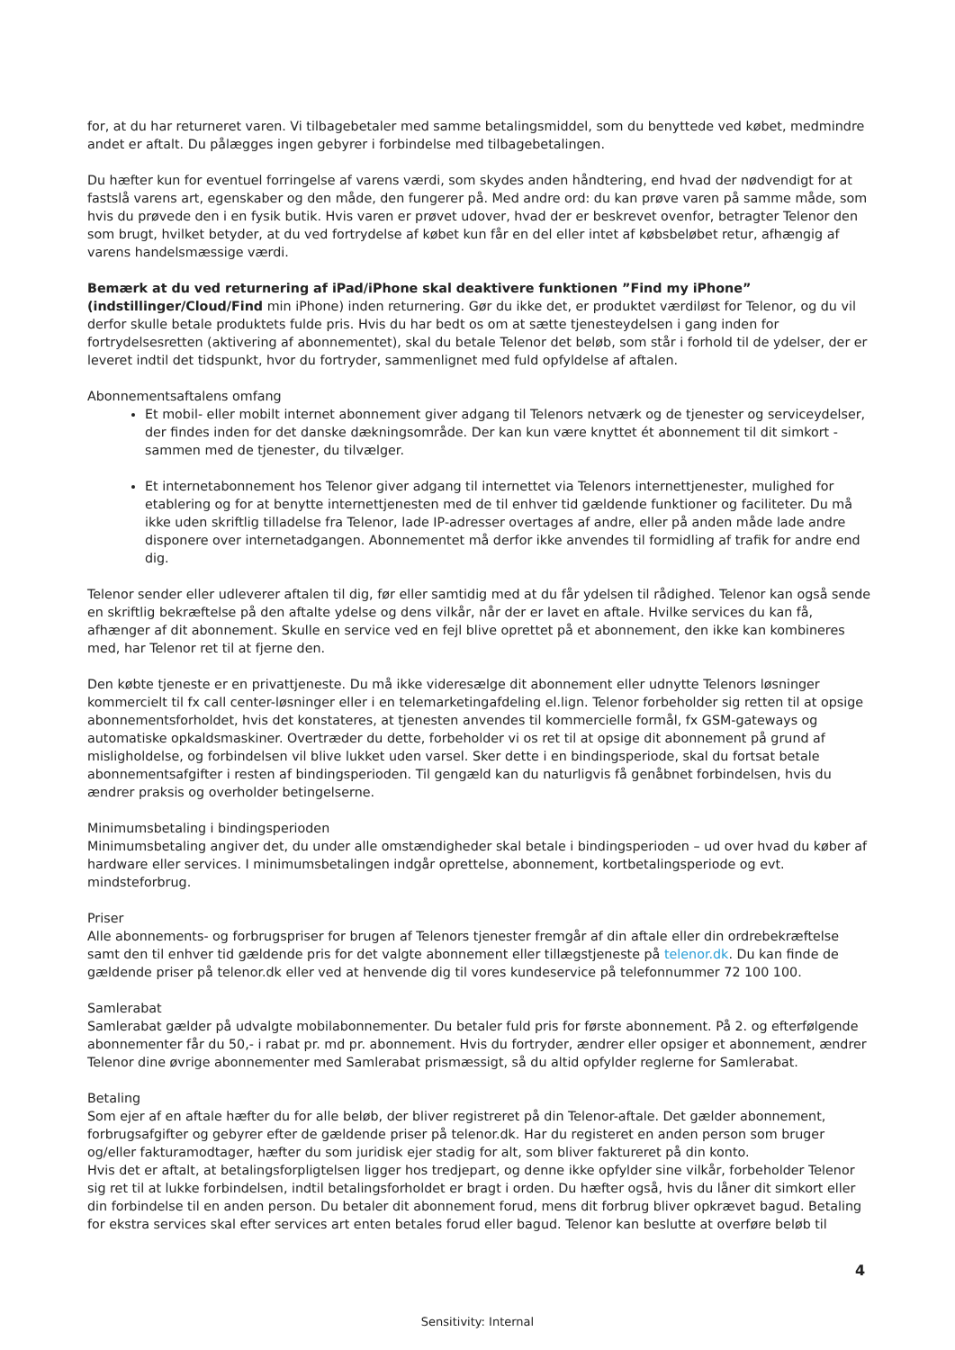for, at du har returneret varen. Vi tilbagebetaler med samme betalingsmiddel, som du benyttede ved købet, medmindre andet er aftalt. Du pålægges ingen gebyrer i forbindelse med tilbagebetalingen.
Du hæfter kun for eventuel forringelse af varens værdi, som skydes anden håndtering, end hvad der nødvendigt for at fastslå varens art, egenskaber og den måde, den fungerer på. Med andre ord: du kan prøve varen på samme måde, som hvis du prøvede den i en fysik butik. Hvis varen er prøvet udover, hvad der er beskrevet ovenfor, betragter Telenor den som brugt, hvilket betyder, at du ved fortrydelse af købet kun får en del eller intet af købsbeløbet retur, afhængig af varens handelsmæssige værdi.
Bemærk at du ved returnering af iPad/iPhone skal deaktivere funktionen ”Find my iPhone” (indstillinger/Cloud/Find min iPhone) inden returnering. Gør du ikke det, er produktet værdiløst for Telenor, og du vil derfor skulle betale produktets fulde pris. Hvis du har bedt os om at sætte tjenesteydelsen i gang inden for fortrydelsesretten (aktivering af abonnementet), skal du betale Telenor det beløb, som står i forhold til de ydelser, der er leveret indtil det tidspunkt, hvor du fortryder, sammenlignet med fuld opfyldelse af aftalen.
Abonnementsaftalens omfang
Et mobil- eller mobilt internet abonnement giver adgang til Telenors netværk og de tjenester og serviceydelser, der findes inden for det danske dækningsområde. Der kan kun være knyttet ét abonnement til dit simkort - sammen med de tjenester, du tilvælger.
Et internetabonnement hos Telenor giver adgang til internettet via Telenors internettjenester, mulighed for etablering og for at benytte internettjenesten med de til enhver tid gældende funktioner og faciliteter. Du må ikke uden skriftlig tilladelse fra Telenor, lade IP-adresser overtages af andre, eller på anden måde lade andre disponere over internetadgangen. Abonnementet må derfor ikke anvendes til formidling af trafik for andre end dig.
Telenor sender eller udleverer aftalen til dig, før eller samtidig med at du får ydelsen til rådighed. Telenor kan også sende en skriftlig bekræftelse på den aftalte ydelse og dens vilkår, når der er lavet en aftale. Hvilke services du kan få, afhænger af dit abonnement. Skulle en service ved en fejl blive oprettet på et abonnement, den ikke kan kombineres med, har Telenor ret til at fjerne den.
Den købte tjeneste er en privattjeneste. Du må ikke videresælge dit abonnement eller udnytte Telenors løsninger kommercielt til fx call center-løsninger eller i en telemarketingafdeling el.lign. Telenor forbeholder sig retten til at opsige abonnementsforholdet, hvis det konstateres, at tjenesten anvendes til kommercielle formål, fx GSM-gateways og automatiske opkaldsmaskiner. Overtræder du dette, forbeholder vi os ret til at opsige dit abonnement på grund af misligholdelse, og forbindelsen vil blive lukket uden varsel. Sker dette i en bindingsperiode, skal du fortsat betale abonnementsafgifter i resten af bindingsperioden. Til gengæld kan du naturligvis få genåbnet forbindelsen, hvis du ændrer praksis og overholder betingelserne.
Minimumsbetaling i bindingsperioden
Minimumsbetaling angiver det, du under alle omstændigheder skal betale i bindingsperioden – ud over hvad du køber af hardware eller services. I minimumsbetalingen indgår oprettelse, abonnement, kortbetalingsperiode og evt. mindsteforbrug.
Priser
Alle abonnements- og forbrugspriser for brugen af Telenors tjenester fremgår af din aftale eller din ordrebekræftelse samt den til enhver tid gældende pris for det valgte abonnement eller tillægstjeneste på telenor.dk. Du kan finde de gældende priser på telenor.dk eller ved at henvende dig til vores kundeservice på telefonnummer 72 100 100.
Samlerabat
Samlerabat gælder på udvalgte mobilabonnementer. Du betaler fuld pris for første abonnement. På 2. og efterfølgende abonnementer får du 50,- i rabat pr. md pr. abonnement. Hvis du fortryder, ændrer eller opsiger et abonnement, ændrer Telenor dine øvrige abonnementer med Samlerabat prismæssigt, så du altid opfylder reglerne for Samlerabat.
Betaling
Som ejer af en aftale hæfter du for alle beløb, der bliver registreret på din Telenor-aftale. Det gælder abonnement, forbrugsafgifter og gebyrer efter de gældende priser på telenor.dk. Har du registeret en anden person som bruger og/eller fakturamodtager, hæfter du som juridisk ejer stadig for alt, som bliver faktureret på din konto.
Hvis det er aftalt, at betalingsforpligtelsen ligger hos tredjepart, og denne ikke opfylder sine vilkår, forbeholder Telenor sig ret til at lukke forbindelsen, indtil betalingsforholdet er bragt i orden. Du hæfter også, hvis du låner dit simkort eller din forbindelse til en anden person. Du betaler dit abonnement forud, mens dit forbrug bliver opkrævet bagud. Betaling for ekstra services skal efter services art enten betales forud eller bagud. Telenor kan beslutte at overføre beløb til
4
Sensitivity: Internal